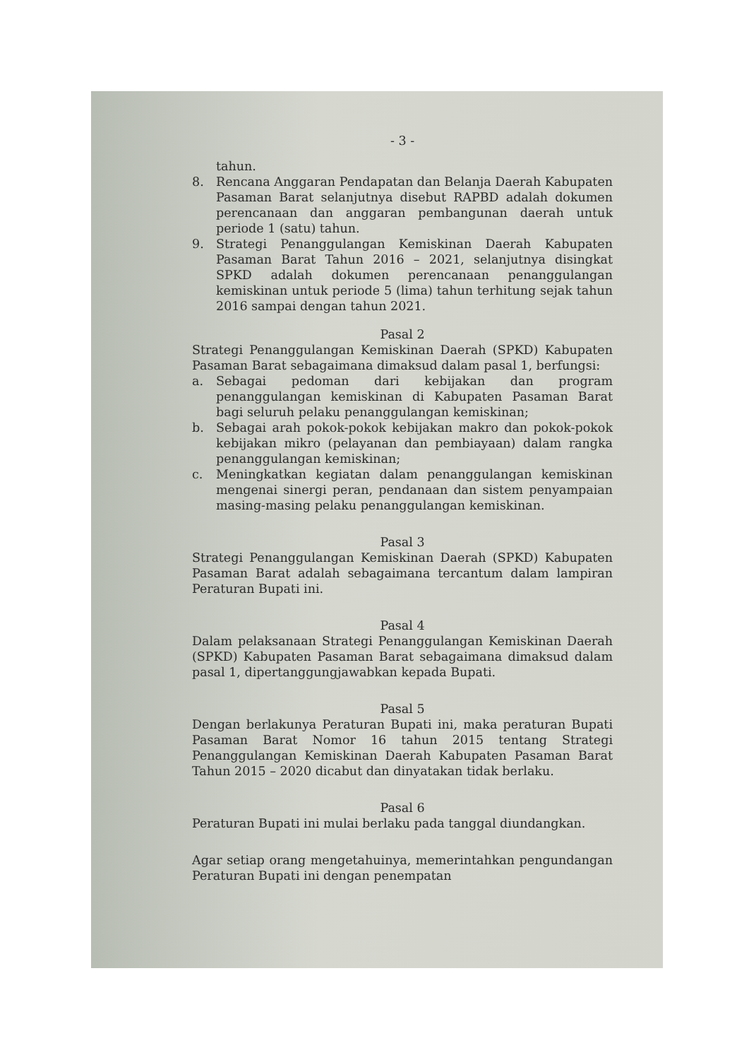- 3 -
tahun.
8. Rencana Anggaran Pendapatan dan Belanja Daerah Kabupaten Pasaman Barat selanjutnya disebut RAPBD adalah dokumen perencanaan dan anggaran pembangunan daerah untuk periode 1 (satu) tahun.
9. Strategi Penanggulangan Kemiskinan Daerah Kabupaten Pasaman Barat Tahun 2016 – 2021, selanjutnya disingkat SPKD adalah dokumen perencanaan penanggulangan kemiskinan untuk periode 5 (lima) tahun terhitung sejak tahun 2016 sampai dengan tahun 2021.
Pasal 2
Strategi Penanggulangan Kemiskinan Daerah (SPKD) Kabupaten Pasaman Barat sebagaimana dimaksud dalam pasal 1, berfungsi:
a. Sebagai pedoman dari kebijakan dan program penanggulangan kemiskinan di Kabupaten Pasaman Barat bagi seluruh pelaku penanggulangan kemiskinan;
b. Sebagai arah pokok-pokok kebijakan makro dan pokok-pokok kebijakan mikro (pelayanan dan pembiayaan) dalam rangka penanggulangan kemiskinan;
c. Meningkatkan kegiatan dalam penanggulangan kemiskinan mengenai sinergi peran, pendanaan dan sistem penyampaian masing-masing pelaku penanggulangan kemiskinan.
Pasal 3
Strategi Penanggulangan Kemiskinan Daerah (SPKD) Kabupaten Pasaman Barat adalah sebagaimana tercantum dalam lampiran Peraturan Bupati ini.
Pasal 4
Dalam pelaksanaan Strategi Penanggulangan Kemiskinan Daerah (SPKD) Kabupaten Pasaman Barat sebagaimana dimaksud dalam pasal 1, dipertanggungjawabkan kepada Bupati.
Pasal 5
Dengan berlakunya Peraturan Bupati ini, maka peraturan Bupati Pasaman Barat Nomor 16 tahun 2015 tentang Strategi Penanggulangan Kemiskinan Daerah Kabupaten Pasaman Barat Tahun 2015 – 2020 dicabut dan dinyatakan tidak berlaku.
Pasal 6
Peraturan Bupati ini mulai berlaku pada tanggal diundangkan.
Agar setiap orang mengetahuinya, memerintahkan pengundangan Peraturan Bupati ini dengan penempatan